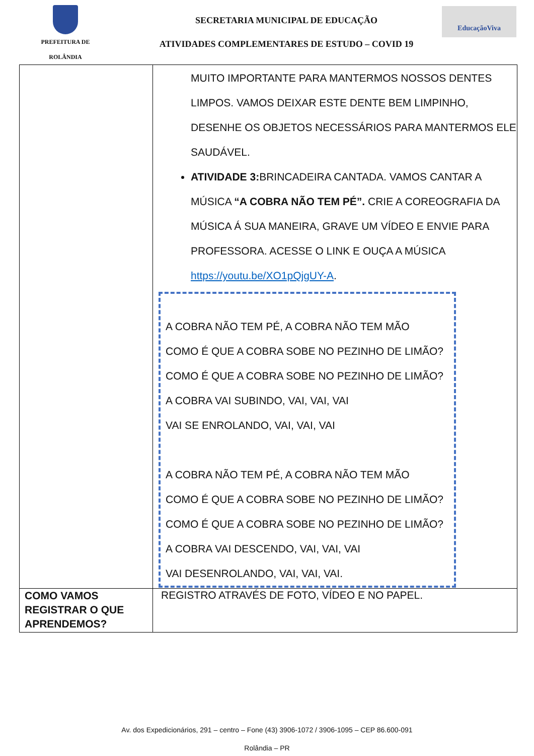PREFEITURA DE
ROLÂNDIA
SECRETARIA MUNICIPAL DE EDUCAÇÃO
ATIVIDADES COMPLEMENTARES DE ESTUDO – COVID 19
EducaçãoViva
| | MUITO IMPORTANTE PARA MANTERMOS NOSSOS DENTES LIMPOS. VAMOS DEIXAR ESTE DENTE BEM LIMPINHO, DESENHE OS OBJETOS NECESSÁRIOS PARA MANTERMOS ELE SAUDÁVEL. ATIVIDADE 3: BRINCADEIRA CANTADA. VAMOS CANTAR A MÚSICA “A COBRA NÃO TEM PÉ”. CRIE A COREOGRAFIA DA MÚSICA Á SUA MANEIRA, GRAVE UM VÍDEO E ENVIE PARA PROFESSORA. ACESSE O LINK E OUÇA A MÚSICA https://youtu.be/XO1pQjgUY-A . A COBRA NÃO TEM PÉ, A COBRA NÃO TEM MÃO COMO É QUE A COBRA SOBE NO PEZINHO DE LIMÃO? COMO É QUE A COBRA SOBE NO PEZINHO DE LIMÃO? A COBRA VAI SUBINDO, VAI, VAI, VAI VAI SE ENROLANDO, VAI, VAI, VAI A COBRA NÃO TEM PÉ, A COBRA NÃO TEM MÃO COMO É QUE A COBRA SOBE NO PEZINHO DE LIMÃO? COMO É QUE A COBRA SOBE NO PEZINHO DE LIMÃO? A COBRA VAI DESCENDO, VAI, VAI, VAI VAI DESENROLANDO, VAI, VAI, VAI. |
| COMO VAMOS REGISTRAR O QUE APRENDEMOS? | REGISTRO ATRAVÉS DE FOTO, VÍDEO E NO PAPEL. |
Av. dos Expedicionários, 291 – centro – Fone (43) 3906-1072 / 3906-1095 – CEP 86.600-091
Rolândia – PR